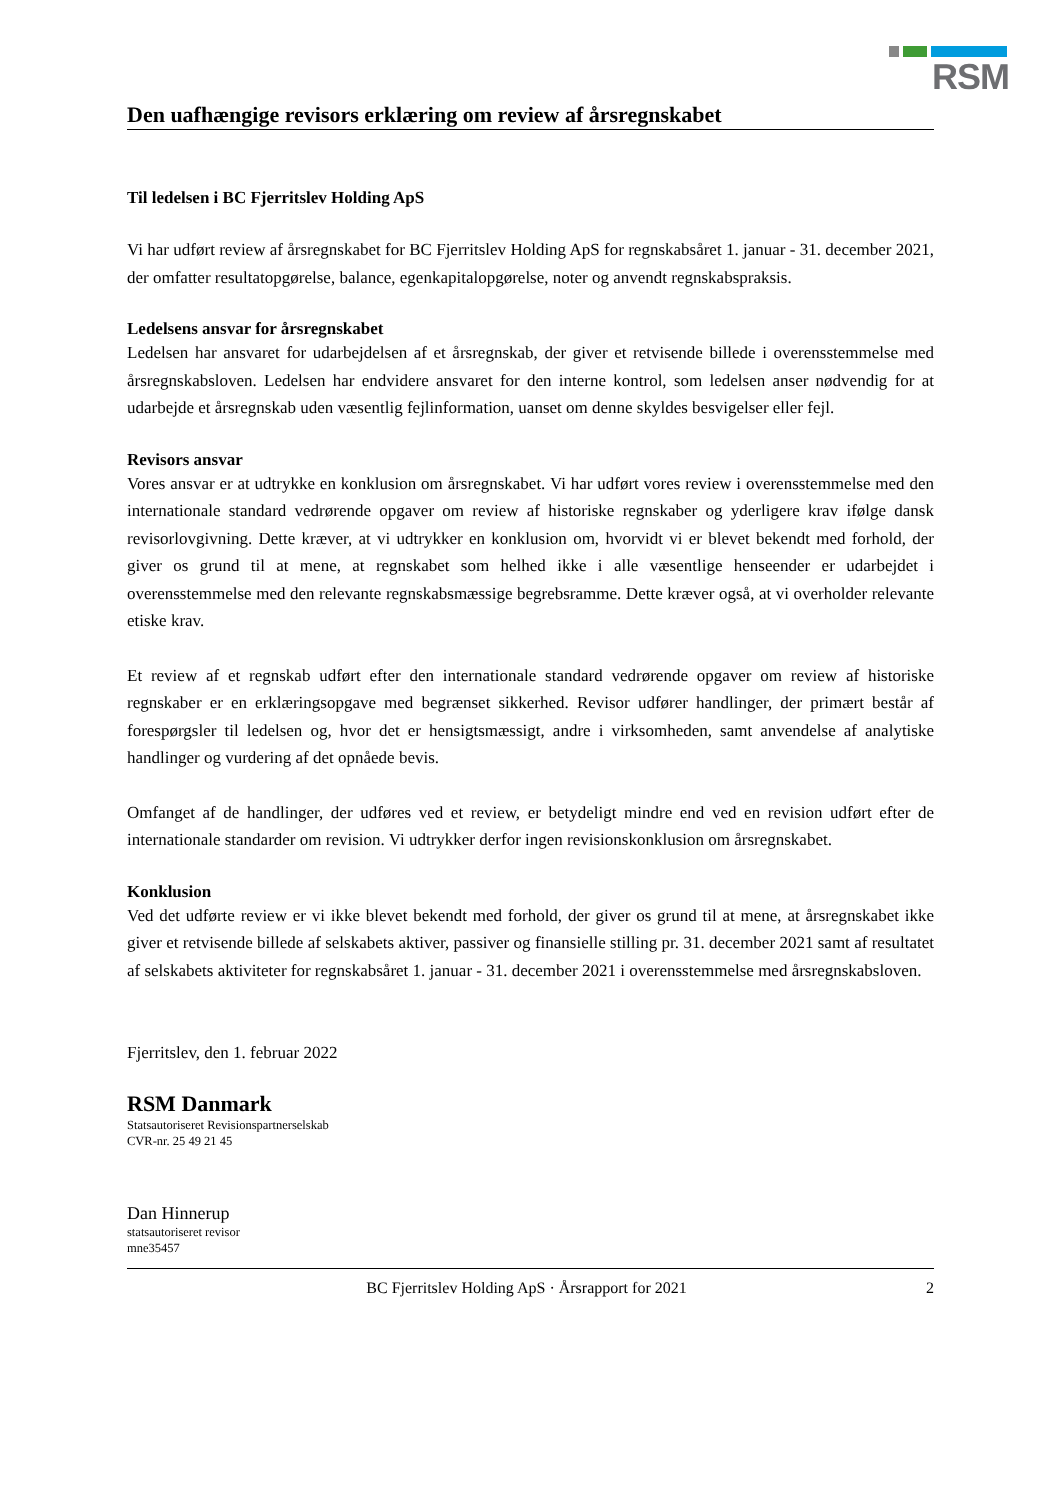RSM
Den uafhængige revisors erklæring om review af årsregnskabet
Til ledelsen i BC Fjerritslev Holding ApS
Vi har udført review af årsregnskabet for BC Fjerritslev Holding ApS for regnskabsåret 1. januar - 31. december 2021, der omfatter resultatopgørelse, balance, egenkapitalopgørelse, noter og anvendt regnskabspraksis.
Ledelsens ansvar for årsregnskabet
Ledelsen har ansvaret for udarbejdelsen af et årsregnskab, der giver et retvisende billede i overensstemmelse med årsregnskabsloven. Ledelsen har endvidere ansvaret for den interne kontrol, som ledelsen anser nødvendig for at udarbejde et årsregnskab uden væsentlig fejlinformation, uanset om denne skyldes besvigelser eller fejl.
Revisors ansvar
Vores ansvar er at udtrykke en konklusion om årsregnskabet. Vi har udført vores review i overensstemmelse med den internationale standard vedrørende opgaver om review af historiske regnskaber og yderligere krav ifølge dansk revisorlovgivning. Dette kræver, at vi udtrykker en konklusion om, hvorvidt vi er blevet bekendt med forhold, der giver os grund til at mene, at regnskabet som helhed ikke i alle væsentlige henseender er udarbejdet i overensstemmelse med den relevante regnskabsmæssige begrebsramme. Dette kræver også, at vi overholder relevante etiske krav.
Et review af et regnskab udført efter den internationale standard vedrørende opgaver om review af historiske regnskaber er en erklæringsopgave med begrænset sikkerhed. Revisor udfører handlinger, der primært består af forespørgsler til ledelsen og, hvor det er hensigtsmæssigt, andre i virksomheden, samt anvendelse af analytiske handlinger og vurdering af det opnåede bevis.
Omfanget af de handlinger, der udføres ved et review, er betydeligt mindre end ved en revision udført efter de internationale standarder om revision. Vi udtrykker derfor ingen revisionskonklusion om årsregnskabet.
Konklusion
Ved det udførte review er vi ikke blevet bekendt med forhold, der giver os grund til at mene, at årsregnskabet ikke giver et retvisende billede af selskabets aktiver, passiver og finansielle stilling pr. 31. december 2021 samt af resultatet af selskabets aktiviteter for regnskabsåret 1. januar - 31. december 2021 i overensstemmelse med årsregnskabsloven.
Fjerritslev, den 1. februar 2022
RSM Danmark
Statsautoriseret Revisionspartnerselskab
CVR-nr. 25 49 21 45
Dan Hinnerup
statsautoriseret revisor
mne35457
BC Fjerritslev Holding ApS · Årsrapport for 2021 2